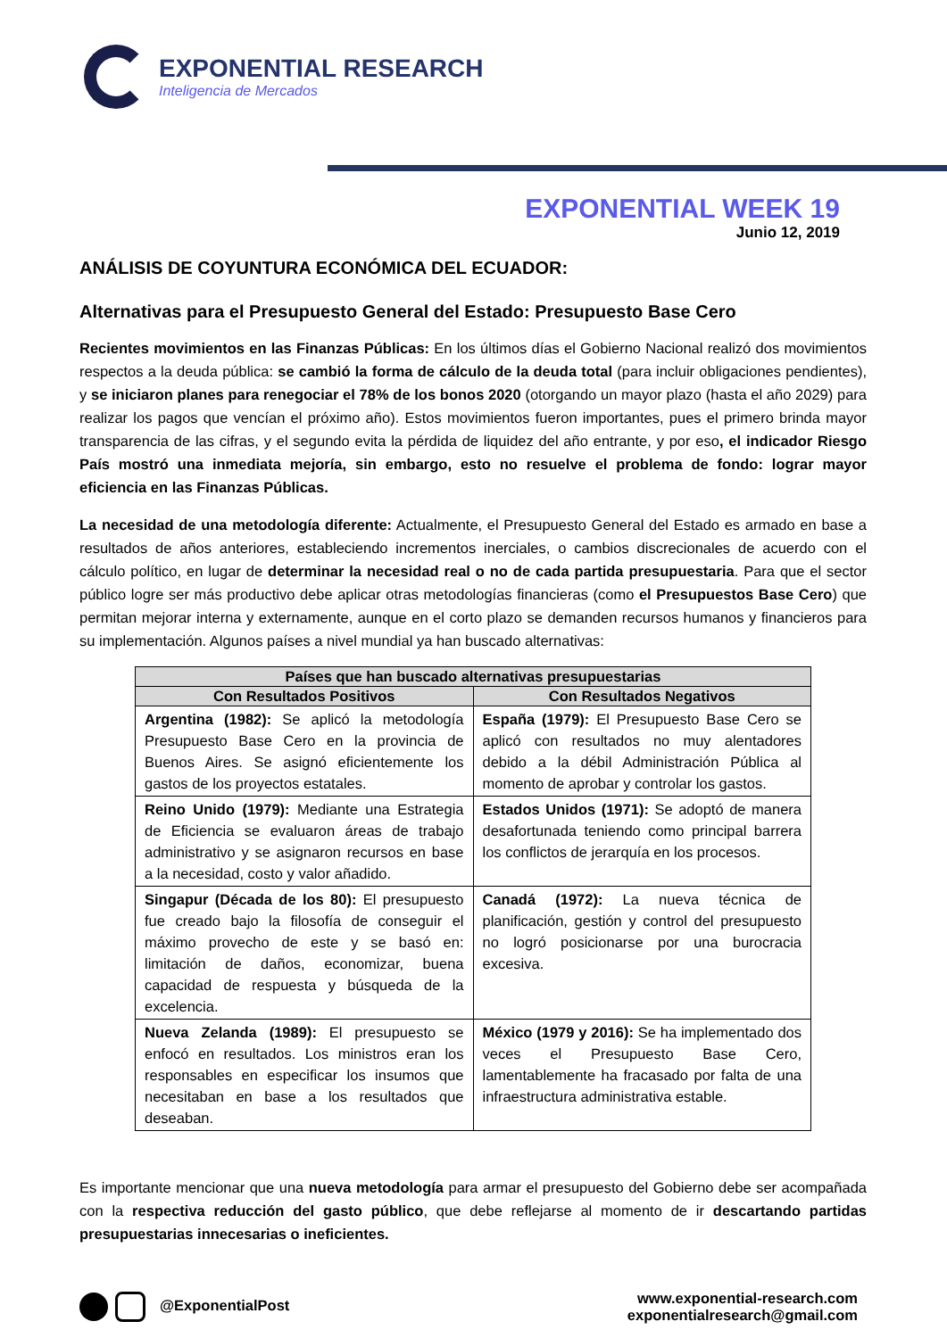EXPONENTIAL RESEARCH
Inteligencia de Mercados
EXPONENTIAL WEEK 19
Junio 12, 2019
ANÁLISIS DE COYUNTURA ECONÓMICA DEL ECUADOR:
Alternativas para el Presupuesto General del Estado: Presupuesto Base Cero
Recientes movimientos en las Finanzas Públicas: En los últimos días el Gobierno Nacional realizó dos movimientos respectos a la deuda pública: se cambió la forma de cálculo de la deuda total (para incluir obligaciones pendientes), y se iniciaron planes para renegociar el 78% de los bonos 2020 (otorgando un mayor plazo (hasta el año 2029) para realizar los pagos que vencían el próximo año). Estos movimientos fueron importantes, pues el primero brinda mayor transparencia de las cifras, y el segundo evita la pérdida de liquidez del año entrante, y por eso, el indicador Riesgo País mostró una inmediata mejoría, sin embargo, esto no resuelve el problema de fondo: lograr mayor eficiencia en las Finanzas Públicas.
La necesidad de una metodología diferente: Actualmente, el Presupuesto General del Estado es armado en base a resultados de años anteriores, estableciendo incrementos inerciales, o cambios discrecionales de acuerdo con el cálculo político, en lugar de determinar la necesidad real o no de cada partida presupuestaria. Para que el sector público logre ser más productivo debe aplicar otras metodologías financieras (como el Presupuestos Base Cero) que permitan mejorar interna y externamente, aunque en el corto plazo se demanden recursos humanos y financieros para su implementación. Algunos países a nivel mundial ya han buscado alternativas:
| Países que han buscado alternativas presupuestarias | |
| --- | --- |
| Con Resultados Positivos | Con Resultados Negativos |
| Argentina (1982): Se aplicó la metodología Presupuesto Base Cero en la provincia de Buenos Aires. Se asignó eficientemente los gastos de los proyectos estatales. | España (1979): El Presupuesto Base Cero se aplicó con resultados no muy alentadores debido a la débil Administración Pública al momento de aprobar y controlar los gastos. |
| Reino Unido (1979): Mediante una Estrategia de Eficiencia se evaluaron áreas de trabajo administrativo y se asignaron recursos en base a la necesidad, costo y valor añadido. | Estados Unidos (1971): Se adoptó de manera desafortunada teniendo como principal barrera los conflictos de jerarquía en los procesos. |
| Singapur (Década de los 80): El presupuesto fue creado bajo la filosofía de conseguir el máximo provecho de este y se basó en: limitación de daños, economizar, buena capacidad de respuesta y búsqueda de la excelencia. | Canadá (1972): La nueva técnica de planificación, gestión y control del presupuesto no logró posicionarse por una burocracia excesiva. |
| Nueva Zelanda (1989): El presupuesto se enfocó en resultados. Los ministros eran los responsables en especificar los insumos que necesitaban en base a los resultados que deseaban. | México (1979 y 2016): Se ha implementado dos veces el Presupuesto Base Cero, lamentablemente ha fracasado por falta de una infraestructura administrativa estable. |
Es importante mencionar que una nueva metodología para armar el presupuesto del Gobierno debe ser acompañada con la respectiva reducción del gasto público, que debe reflejarse al momento de ir descartando partidas presupuestarias innecesarias o ineficientes.
@ExponentialPost
www.exponential-research.com
exponentialresearch@gmail.com